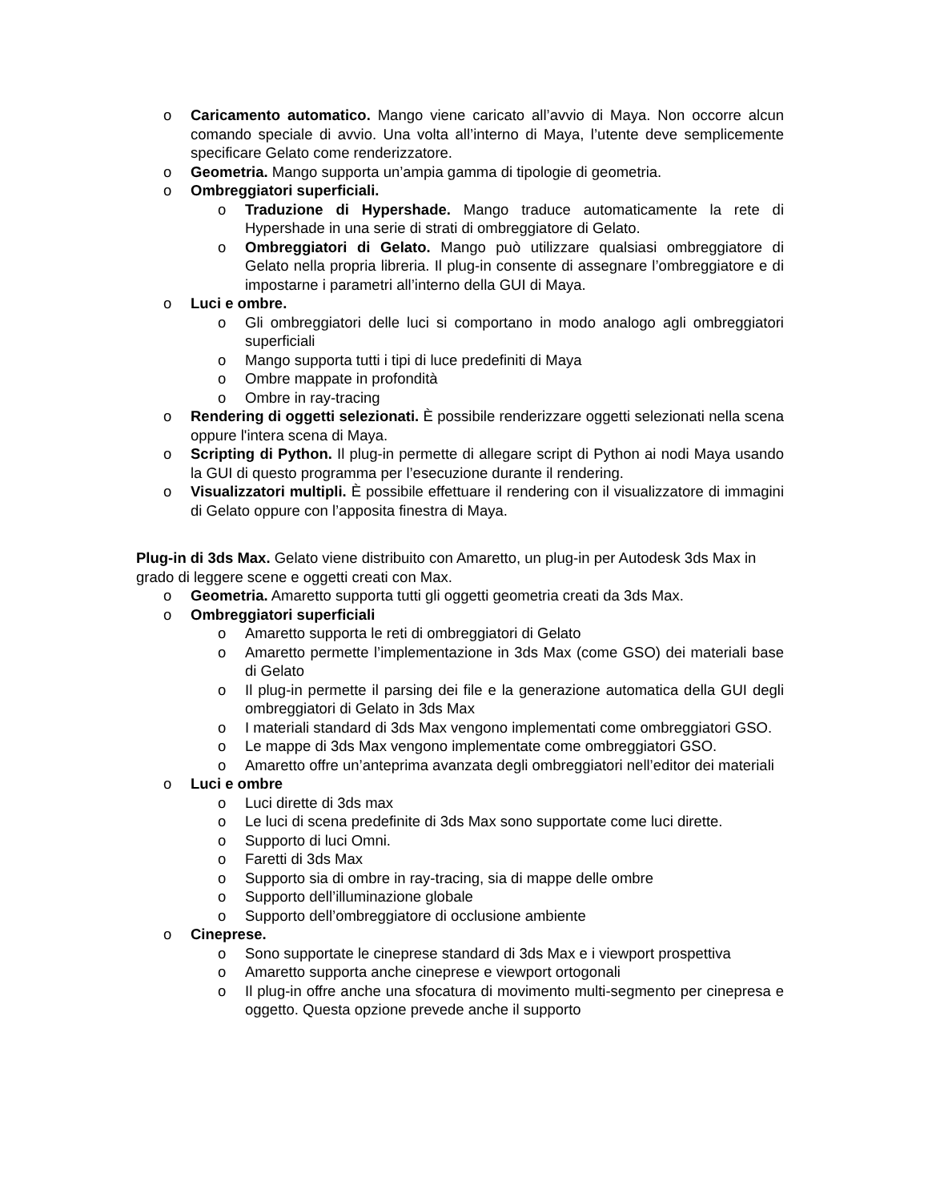o Caricamento automatico. Mango viene caricato all’avvio di Maya. Non occorre alcun comando speciale di avvio. Una volta all’interno di Maya, l’utente deve semplicemente specificare Gelato come renderizzatore.
o Geometria. Mango supporta un’ampia gamma di tipologie di geometria.
o Ombreggiatori superficiali.
o Traduzione di Hypershade. Mango traduce automaticamente la rete di Hypershade in una serie di strati di ombreggiatore di Gelato.
o Ombreggiatori di Gelato. Mango può utilizzare qualsiasi ombreggiatore di Gelato nella propria libreria. Il plug-in consente di assegnare l’ombreggiatore e di impostarne i parametri all’interno della GUI di Maya.
o Luci e ombre.
o Gli ombreggiatori delle luci si comportano in modo analogo agli ombreggiatori superficiali
o Mango supporta tutti i tipi di luce predefiniti di Maya
o Ombre mappate in profondità
o Ombre in ray-tracing
o Rendering di oggetti selezionati. È possibile renderizzare oggetti selezionati nella scena oppure l'intera scena di Maya.
o Scripting di Python. Il plug-in permette di allegare script di Python ai nodi Maya usando la GUI di questo programma per l’esecuzione durante il rendering.
o Visualizzatori multipli. È possibile effettuare il rendering con il visualizzatore di immagini di Gelato oppure con l’apposita finestra di Maya.
Plug-in di 3ds Max. Gelato viene distribuito con Amaretto, un plug-in per Autodesk 3ds Max in grado di leggere scene e oggetti creati con Max.
o Geometria. Amaretto supporta tutti gli oggetti geometria creati da 3ds Max.
o Ombreggiatori superficiali
o Amaretto supporta le reti di ombreggiatori di Gelato
o Amaretto permette l’implementazione in 3ds Max (come GSO) dei materiali base di Gelato
o Il plug-in permette il parsing dei file e la generazione automatica della GUI degli ombreggiatori di Gelato in 3ds Max
o I materiali standard di 3ds Max vengono implementati come ombreggiatori GSO.
o Le mappe di 3ds Max vengono implementate come ombreggiatori GSO.
o Amaretto offre un’anteprima avanzata degli ombreggiatori nell’editor dei materiali
o Luci e ombre
o Luci dirette di 3ds max
o Le luci di scena predefinite di 3ds Max sono supportate come luci dirette.
o Supporto di luci Omni.
o Faretti di 3ds Max
o Supporto sia di ombre in ray-tracing, sia di mappe delle ombre
o Supporto dell’illuminazione globale
o Supporto dell’ombreggiatore di occlusione ambiente
o Cineprese.
o Sono supportate le cineprese standard di 3ds Max e i viewport prospettiva
o Amaretto supporta anche cineprese e viewport ortogonali
o Il plug-in offre anche una sfocatura di movimento multi-segmento per cinepresa e oggetto. Questa opzione prevede anche il supporto